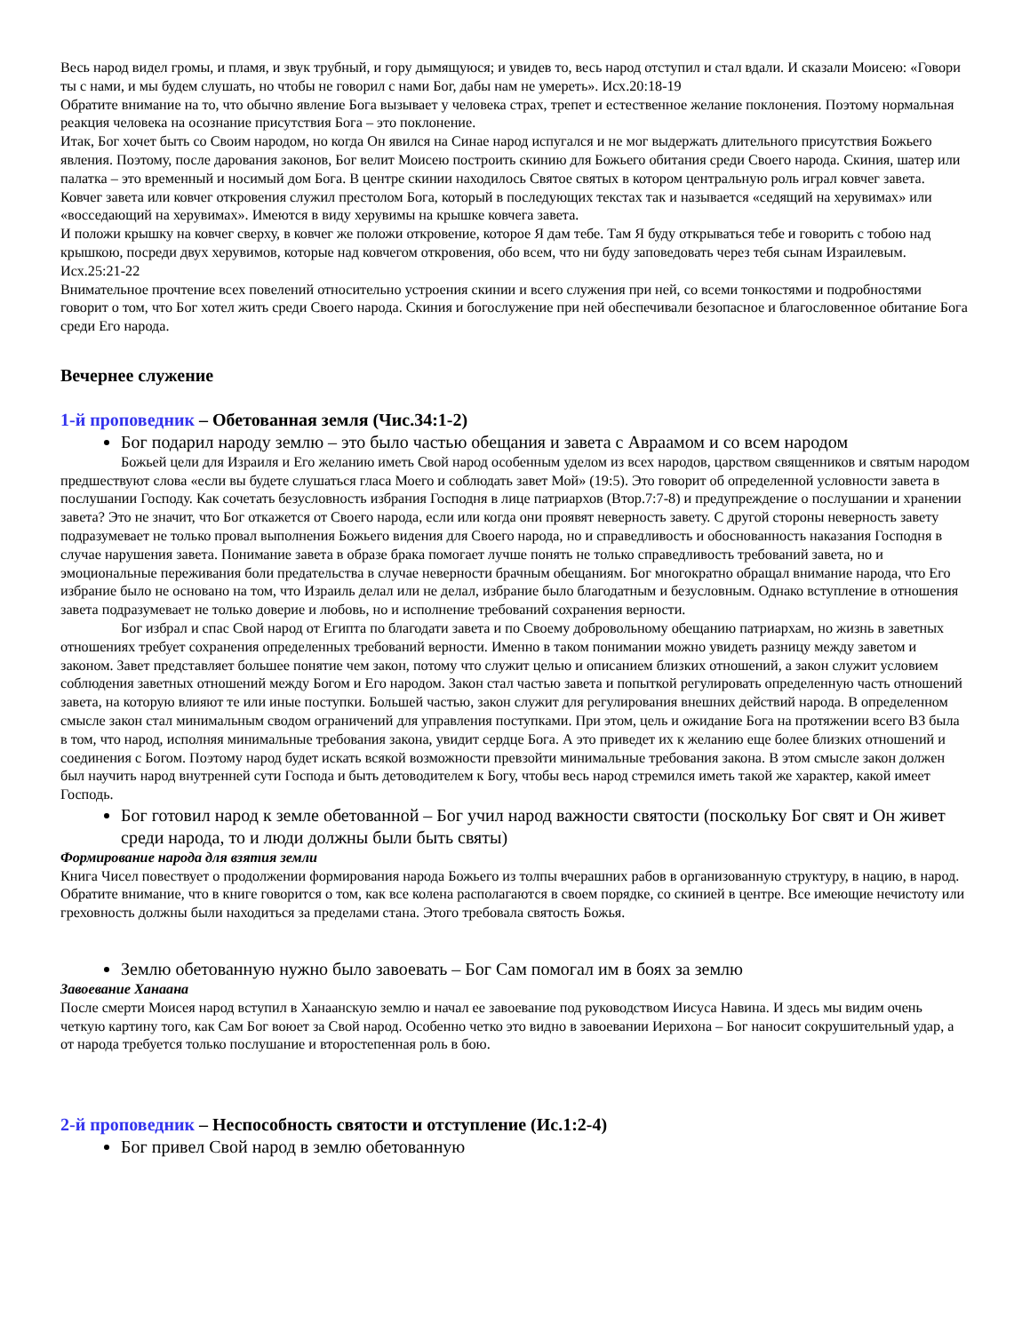Весь народ видел громы, и пламя, и звук трубный, и гору дымящуюся; и увидев то, весь народ отступил и стал вдали. И сказали Моисею: «Говори ты с нами, и мы будем слушать, но чтобы не говорил с нами Бог, дабы нам не умереть». Исх.20:18-19
Обратите внимание на то, что обычно явление Бога вызывает у человека страх, трепет и естественное желание поклонения. Поэтому нормальная реакция человека на осознание присутствия Бога – это поклонение.
Итак, Бог хочет быть со Своим народом, но когда Он явился на Синае народ испугался и не мог выдержать длительного присутствия Божьего явления. Поэтому, после дарования законов, Бог велит Моисею построить скинию для Божьего обитания среди Своего народа. Скиния, шатер или палатка – это временный и носимый дом Бога. В центре скинии находилось Святое святых в котором центральную роль играл ковчег завета. Ковчег завета или ковчег откровения служил престолом Бога, который в последующих текстах так и называется «седящий на херувимах» или «восседающий на херувимах». Имеются в виду херувимы на крышке ковчега завета.
И положи крышку на ковчег сверху, в ковчег же положи откровение, которое Я дам тебе. Там Я буду открываться тебе и говорить с тобою над крышкою, посреди двух херувимов, которые над ковчегом откровения, обо всем, что ни буду заповедовать через тебя сынам Израилевым. Исх.25:21-22
Внимательное прочтение всех повелений относительно устроения скинии и всего служения при ней, со всеми тонкостями и подробностями говорит о том, что Бог хотел жить среди Своего народа. Скиния и богослужение при ней обеспечивали безопасное и благословенное обитание Бога среди Его народа.
Вечернее служение
1-й проповедник – Обетованная земля (Чис.34:1-2)
Бог подарил народу землю – это было частью обещания и завета с Авраамом и со всем народом
Божьей цели для Израиля и Его желанию иметь Свой народ особенным уделом из всех народов, царством священников и святым народом предшествуют слова «если вы будете слушаться гласа Моего и соблюдать завет Мой» (19:5). Это говорит об определенной условности завета в послушании Господу. Как сочетать безусловность избрания Господня в лице патриархов (Втор.7:7-8) и предупреждение о послушании и хранении завета? Это не значит, что Бог откажется от Своего народа, если или когда они проявят неверность завету. С другой стороны неверность завету подразумевает не только провал выполнения Божьего видения для Своего народа, но и справедливость и обоснованность наказания Господня в случае нарушения завета. Понимание завета в образе брака помогает лучше понять не только справедливость требований завета, но и эмоциональные переживания боли предательства в случае неверности брачным обещаниям. Бог многократно обращал внимание народа, что Его избрание было не основано на том, что Израиль делал или не делал, избрание было благодатным и безусловным. Однако вступление в отношения завета подразумевает не только доверие и любовь, но и исполнение требований сохранения верности.
Бог избрал и спас Свой народ от Египта по благодати завета и по Своему добровольному обещанию патриархам, но жизнь в заветных отношениях требует сохранения определенных требований верности. Именно в таком понимании можно увидеть разницу между заветом и законом. Завет представляет большее понятие чем закон, потому что служит целью и описанием близких отношений, а закон служит условием соблюдения заветных отношений между Богом и Его народом. Закон стал частью завета и попыткой регулировать определенную часть отношений завета, на которую влияют те или иные поступки. Большей частью, закон служит для регулирования внешних действий народа. В определенном смысле закон стал минимальным сводом ограничений для управления поступками. При этом, цель и ожидание Бога на протяжении всего ВЗ была в том, что народ, исполняя минимальные требования закона, увидит сердце Бога. А это приведет их к желанию еще более близких отношений и соединения с Богом. Поэтому народ будет искать всякой возможности превзойти минимальные требования закона. В этом смысле закон должен был научить народ внутренней сути Господа и быть детоводителем к Богу, чтобы весь народ стремился иметь такой же характер, какой имеет Господь.
Бог готовил народ к земле обетованной – Бог учил народ важности святости (поскольку Бог свят и Он живет среди народа, то и люди должны были быть святы)
Формирование народа для взятия земли
Книга Чисел повествует о продолжении формирования народа Божьего из толпы вчерашних рабов в организованную структуру, в нацию, в народ. Обратите внимание, что в книге говорится о том, как все колена располагаются в своем порядке, со скинией в центре. Все имеющие нечистоту или греховность должны были находиться за пределами стана. Этого требовала святость Божья.
Землю обетованную нужно было завоевать – Бог Сам помогал им в боях за землю
Завоевание Ханаана
После смерти Моисея народ вступил в Ханаанскую землю и начал ее завоевание под руководством Иисуса Навина. И здесь мы видим очень четкую картину того, как Сам Бог воюет за Свой народ. Особенно четко это видно в завоевании Иерихона – Бог наносит сокрушительный удар, а от народа требуется только послушание и второстепенная роль в бою.
2-й проповедник – Неспособность святости и отступление (Ис.1:2-4)
Бог привел Свой народ в землю обетованную